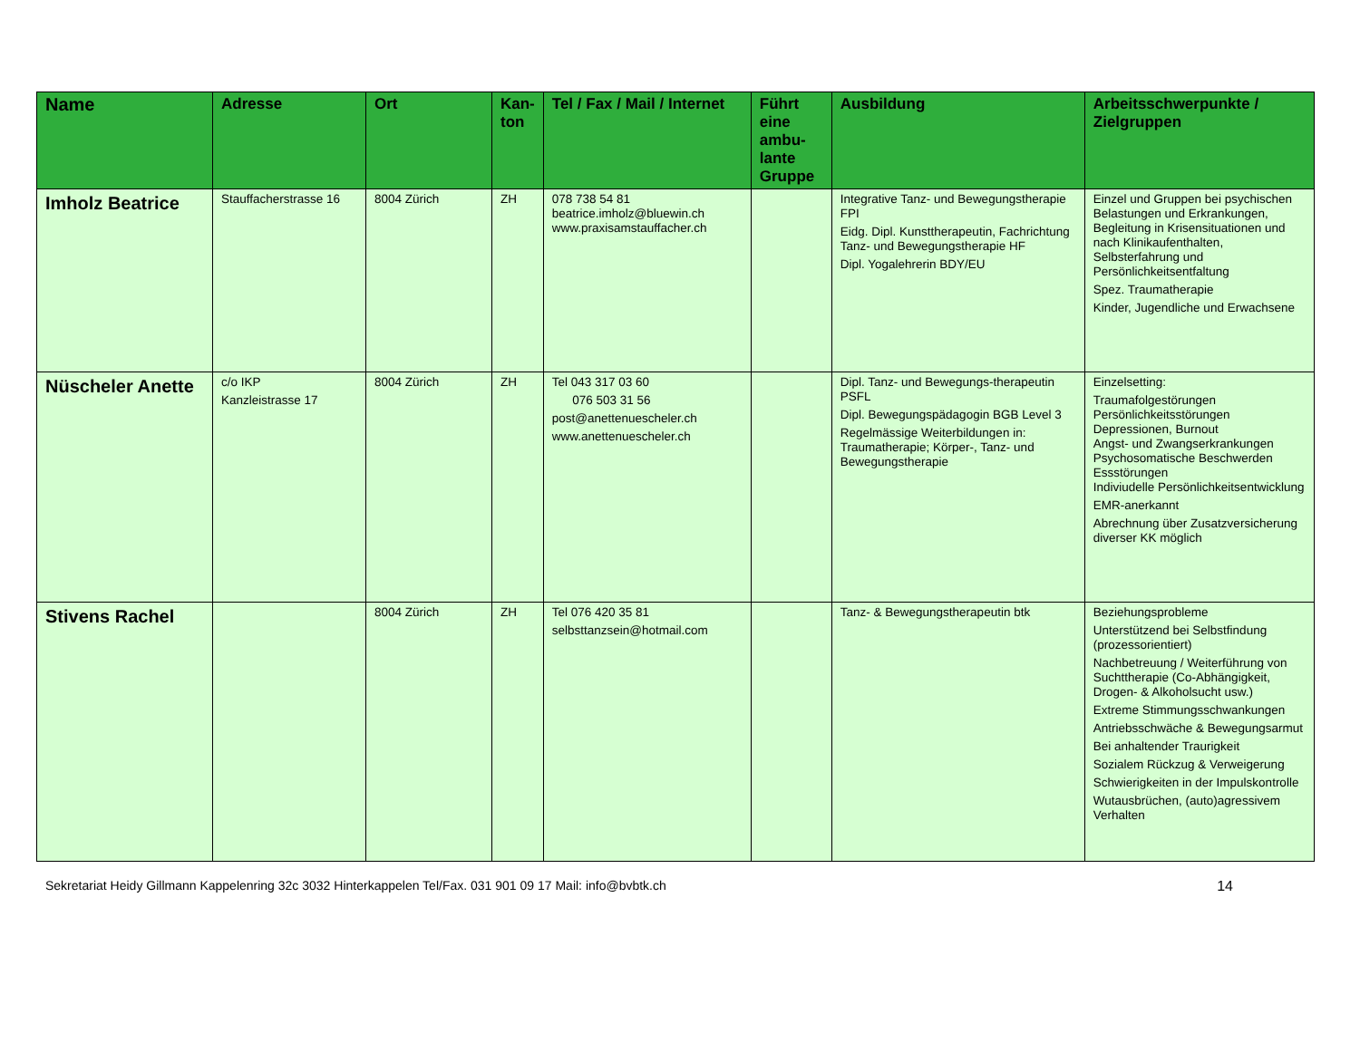| Name | Adresse | Ort | Kan- ton | Tel / Fax / Mail / Internet | Führt eine ambu-lante Gruppe | Ausbildung | Arbeitsschwerpunkte / Zielgruppen |
| --- | --- | --- | --- | --- | --- | --- | --- |
| Imholz Beatrice | Stauffacherstrasse 16 | 8004 Zürich | ZH | 078 738 54 81 beatrice.imholz@bluewin.ch www.praxisamstauffacher.ch | | Integrative Tanz- und Bewegungstherapie FPI Eidg. Dipl. Kunsttherapeutin, Fachrichtung Tanz- und Bewegungstherapie HF Dipl. Yogalehrerin BDY/EU | Einzel und Gruppen bei psychischen Belastungen und Erkrankungen, Begleitung in Krisensituationen und nach Klinikaufenthalten, Selbsterfahrung und Persönlichkeitsentfaltung Spez. Traumatherapie Kinder, Jugendliche und Erwachsene |
| Nüscheler Anette | c/o IKP Kanzleistrasse 17 | 8004 Zürich | ZH | Tel 043 317 03 60 076 503 31 56 post@anettenuescheler.ch www.anettenuescheler.ch | | Dipl. Tanz- und Bewegungs-therapeutin PSFL Dipl. Bewegungspädagogin BGB Level 3 Regelmässige Weiterbildungen in: Traumatherapie; Körper-, Tanz- und Bewegungstherapie | Einzelsetting: Traumafolgestörungen Persönlichkeitsstörungen Depressionen, Burnout Angst- und Zwangserkrankungen Psychosomatische Beschwerden Essstörungen Indiviudelle Persönlichkeitsentwicklung EMR-anerkannt Abrechnung über Zusatzversicherung diverser KK möglich |
| Stivens Rachel | | 8004 Zürich | ZH | Tel 076 420 35 81 selbsttanzsein@hotmail.com | | Tanz- & Bewegungstherapeutin btk | Beziehungsprobleme Unterstützend bei Selbstfindung (prozessorientiert) Nachbetreuung / Weiterführung von Suchttherapie (Co-Abhängigkeit, Drogen- & Alkoholsucht usw.) Extreme Stimmungsschwankungen Antriebsschwäche & Bewegungsarmut Bei anhaltender Traurigkeit Sozialem Rückzug & Verweigerung Schwierigkeiten in der Impulskontrolle Wutausbrüchen, (auto)agressivem Verhalten |
Sekretariat Heidy Gillmann Kappelenring 32c 3032 Hinterkappelen Tel/Fax. 031 901 09 17 Mail: info@bvbtk.ch 14